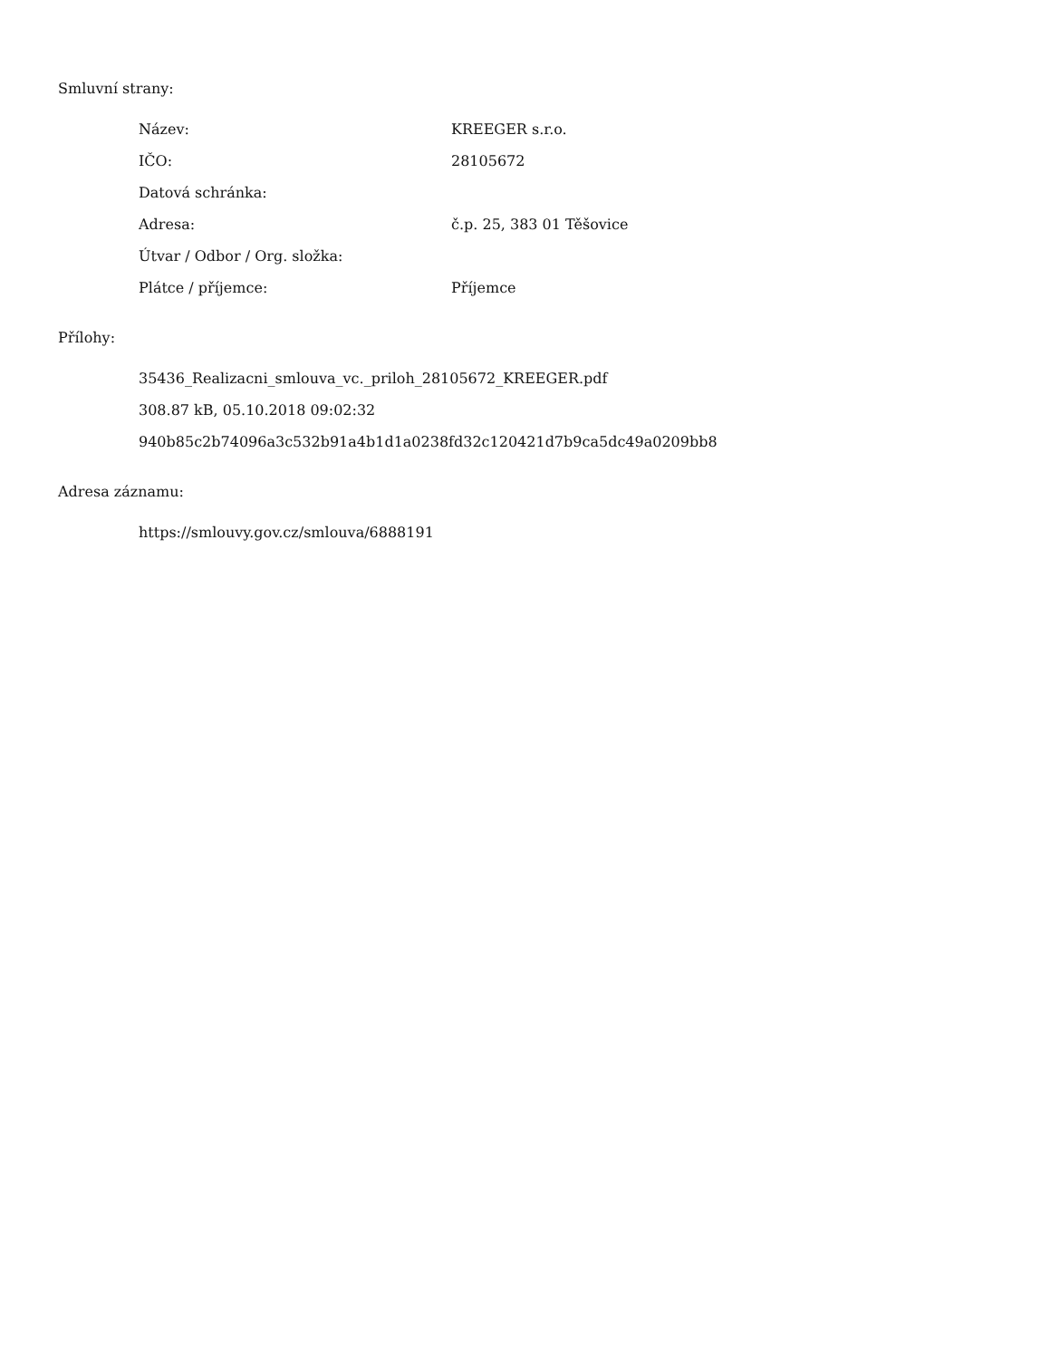Smluvní strany:
| Název: | KREEGER s.r.o. |
| IČO: | 28105672 |
| Datová schránka: | |
| Adresa: | č.p. 25, 383 01 Těšovice |
| Útvar / Odbor / Org. složka: | |
| Plátce / příjemce: | Příjemce |
Přílohy:
35436_Realizacni_smlouva_vc._priloh_28105672_KREEGER.pdf
308.87 kB, 05.10.2018 09:02:32
940b85c2b74096a3c532b91a4b1d1a0238fd32c120421d7b9ca5dc49a0209bb8
Adresa záznamu:
https://smlouvy.gov.cz/smlouva/6888191